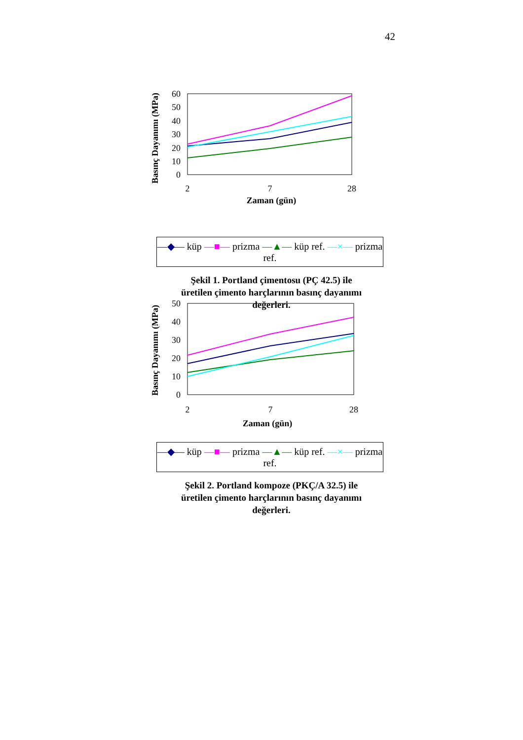42
Basınç Dayanımı (MPa)
60
50
40
30
20
10
0
2
7
28
Zaman (gün)
—◆— küp —■— prizma —▲— küp ref. —×— prizma ref.
Şekil 1. Portland çimentosu (PÇ 42.5) ile
üretilen çimento harçlarının basınç dayanımı
değerleri.
Basınç Dayanımı (MPa)
50
40
30
20
10
0
2
7
28
Zaman (gün)
—◆— küp —■— prizma —▲— küp ref. —×— prizma ref.
Şekil 2. Portland kompoze (PKÇ/A 32.5) ile
üretilen çimento harçlarının basınç dayanımı
değerleri.